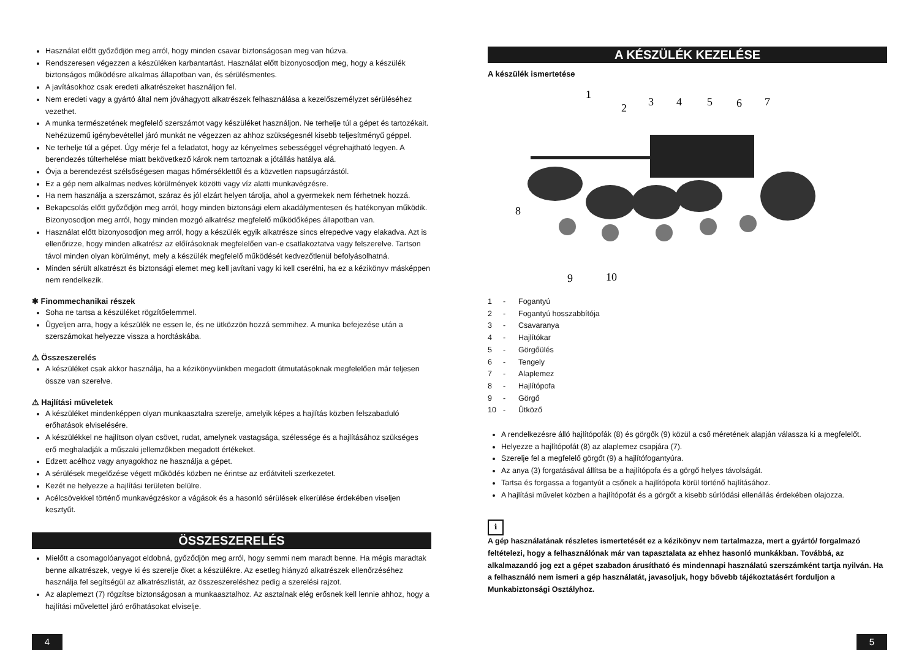Használat előtt győződjön meg arról, hogy minden csavar biztonságosan meg van húzva.
Rendszeresen végezzen a készüléken karbantartást. Használat előtt bizonyosodjon meg, hogy a készülék biztonságos működésre alkalmas állapotban van, és sérülésmentes.
A javításokhoz csak eredeti alkatrészeket használjon fel.
Nem eredeti vagy a gyártó által nem jóváhagyott alkatrészek felhasználása a kezelőszemélyzet sérüléséhez vezethet.
A munka természetének megfelelő szerszámot vagy készüléket használjon. Ne terhelje túl a gépet és tartozékait. Nehézüzemű igénybevétellel járó munkát ne végezzen az ahhoz szükségesnél kisebb teljesítményű géppel.
Ne terhelje túl a gépet. Úgy mérje fel a feladatot, hogy az kényelmes sebességgel végrehajtható legyen. A berendezés túlterhelése miatt bekövetkező károk nem tartoznak a jótállás hatálya alá.
Óvja a berendezést szélsőségesen magas hőmérséklettől és a közvetlen napsugárzástól.
Ez a gép nem alkalmas nedves körülmények közötti vagy víz alatti munkavégzésre.
Ha nem használja a szerszámot, száraz és jól elzárt helyen tárolja, ahol a gyermekek nem férhetnek hozzá.
Bekapcsolás előtt győződjön meg arról, hogy minden biztonsági elem akadálymentesen és hatékonyan működik. Bizonyosodjon meg arról, hogy minden mozgó alkatrész megfelelő működőképes állapotban van.
Használat előtt bizonyosodjon meg arról, hogy a készülék egyik alkatrésze sincs elrepedve vagy elakadva. Azt is ellenőrizze, hogy minden alkatrész az előírásoknak megfelelően van-e csatlakoztatva vagy felszerelve. Tartson távol minden olyan körülményt, mely a készülék megfelelő működését kedvezőtlenül befolyásolhatná.
Minden sérült alkatrészt és biztonsági elemet meg kell javítani vagy ki kell cserélni, ha ez a kézikönyv másképpen nem rendelkezik.
✱ Finommechanikai részek
Soha ne tartsa a készüléket rögzítőelemmel.
Ügyeljen arra, hogy a készülék ne essen le, és ne ütközzön hozzá semmihez. A munka befejezése után a szerszámokat helyezze vissza a hordtáskába.
⚠ Összeszerelés
A készüléket csak akkor használja, ha a kézikönyvünkben megadott útmutatásoknak megfelelően már teljesen össze van szerelve.
⚠ Hajlítási műveletek
A készüléket mindenképpen olyan munkaasztalra szerelje, amelyik képes a hajlítás közben felszabaduló erőhatások elviselésére.
A készülékkel ne hajlítson olyan csövet, rudat, amelynek vastagsága, szélessége és a hajlításához szükséges erő meghaladják a műszaki jellemzőkben megadott értékeket.
Edzett acélhoz vagy anyagokhoz ne használja a gépet.
A sérülések megelőzése végett működés közben ne érintse az erőátviteli szerkezetet.
Kezét ne helyezze a hajlítási területen belülre.
Acélcsövekkel történő munkavégzéskor a vágások és a hasonló sérülések elkerülése érdekében viseljen kesztyűt.
ÖSSZESZERELÉS
Mielőtt a csomagolóanyagot eldobná, győződjön meg arról, hogy semmi nem maradt benne. Ha mégis maradtak benne alkatrészek, vegye ki és szerelje őket a készülékre. Az esetleg hiányzó alkatrészek ellenőrzéséhez használja fel segítségül az alkatrészlistát, az összeszereléshez pedig a szerelési rajzot.
Az alaplemezt (7) rögzítse biztonságosan a munkaasztalhoz. Az asztalnak elég erősnek kell lennie ahhoz, hogy a hajlítási művelettel járó erőhatásokat elviselje.
4
A KÉSZÜLÉK KEZELÉSE
A készülék ismertetése
1
2
3
4
5
6
7
8
9
10
1 - Fogantyú
2 - Fogantyú hosszabbítója
3 - Csavaranya
4 - Hajlítókar
5 - Görgőülés
6 - Tengely
7 - Alaplemez
8 - Hajlítópofa
9 - Görgő
10 - Ütköző
A rendelkezésre álló hajlítópofák (8) és görgők (9) közül a cső méretének alapján válassza ki a megfelelőt.
Helyezze a hajlítópofát (8) az alaplemez csapjára (7).
Szerelje fel a megfelelő görgőt (9) a hajlítófogantyúra.
Az anya (3) forgatásával állítsa be a hajlítópofa és a görgő helyes távolságát.
Tartsa és forgassa a fogantyút a csőnek a hajlítópofa körül történő hajlításához.
A hajlítási művelet közben a hajlítópofát és a görgőt a kisebb súrlódási ellenállás érdekében olajozza.
i
A gép használatának részletes ismertetését ez a kézikönyv nem tartalmazza, mert a gyártó/ forgalmazó feltételezi, hogy a felhasználónak már van tapasztalata az ehhez hasonló munkákban. Továbbá, az alkalmazandó jog ezt a gépet szabadon árusítható és mindennapi használatú szerszámként tartja nyilván. Ha a felhasználó nem ismeri a gép használatát, javasoljuk, hogy bővebb tájékoztatásért forduljon a Munkabiztonsági Osztályhoz.
5